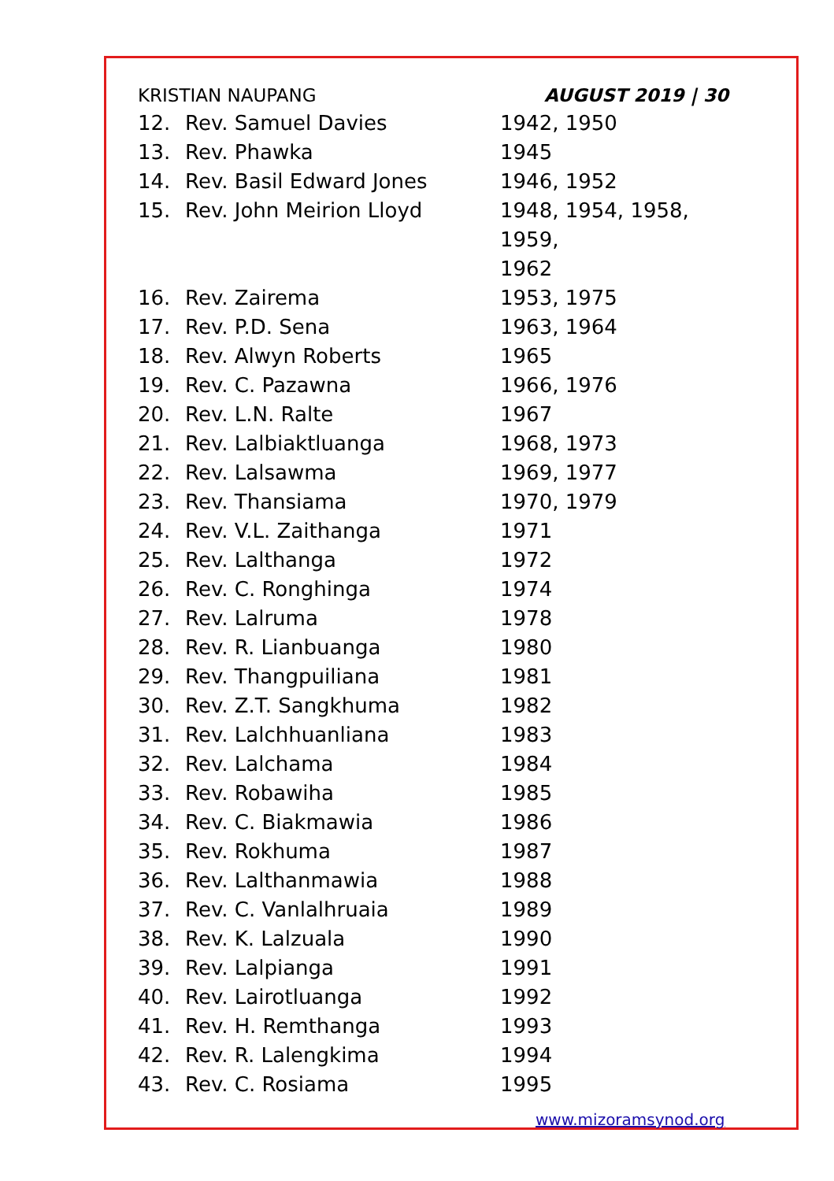KRISTIAN NAUPANG AUGUST 2019 | 30
| 12. | Rev. Samuel Davies | 1942, 1950 |
| 13. | Rev. Phawka | 1945 |
| 14. | Rev. Basil Edward Jones | 1946, 1952 |
| 15. | Rev. John Meirion Lloyd | 1948, 1954, 1958, 1959, 1962 |
| 16. | Rev. Zairema | 1953, 1975 |
| 17. | Rev. P.D. Sena | 1963, 1964 |
| 18. | Rev. Alwyn Roberts | 1965 |
| 19. | Rev. C. Pazawna | 1966, 1976 |
| 20. | Rev. L.N. Ralte | 1967 |
| 21. | Rev. Lalbiaktluanga | 1968, 1973 |
| 22. | Rev. Lalsawma | 1969, 1977 |
| 23. | Rev. Thansiama | 1970, 1979 |
| 24. | Rev. V.L. Zaithanga | 1971 |
| 25. | Rev. Lalthanga | 1972 |
| 26. | Rev. C. Ronghinga | 1974 |
| 27. | Rev. Lalruma | 1978 |
| 28. | Rev. R. Lianbuanga | 1980 |
| 29. | Rev. Thangpuiliana | 1981 |
| 30. | Rev. Z.T. Sangkhuma | 1982 |
| 31. | Rev. Lalchhuanliana | 1983 |
| 32. | Rev. Lalchama | 1984 |
| 33. | Rev. Robawiha | 1985 |
| 34. | Rev. C. Biakmawia | 1986 |
| 35. | Rev. Rokhuma | 1987 |
| 36. | Rev. Lalthanmawia | 1988 |
| 37. | Rev. C. Vanlalhruaia | 1989 |
| 38. | Rev. K. Lalzuala | 1990 |
| 39. | Rev. Lalpianga | 1991 |
| 40. | Rev. Lairotluanga | 1992 |
| 41. | Rev. H. Remthanga | 1993 |
| 42. | Rev. R. Lalengkima | 1994 |
| 43. | Rev. C. Rosiama | 1995 |
www.mizoramsynod.org